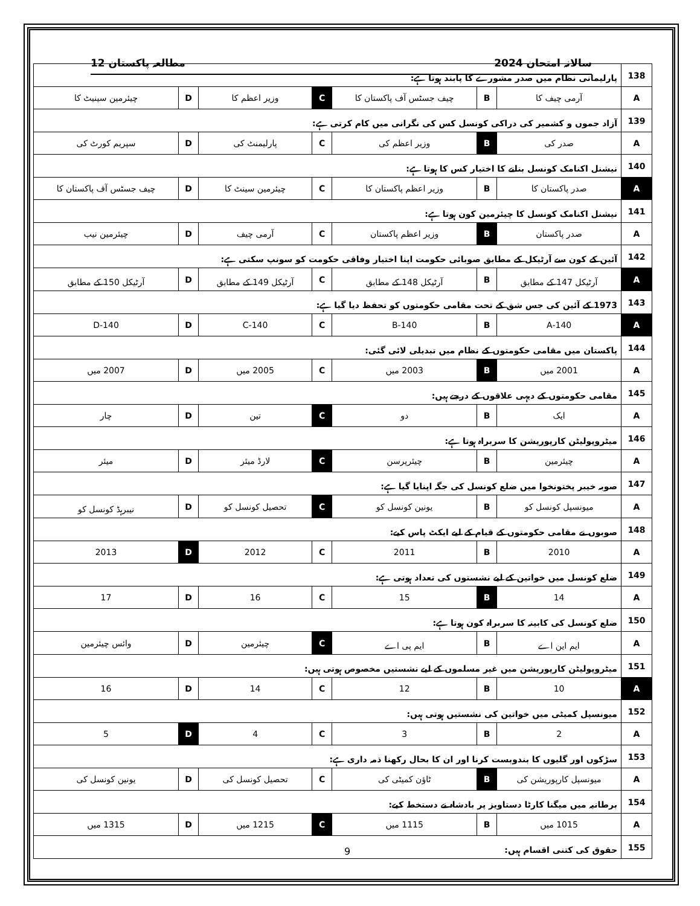سالانہ امتحان 2024 مطالعہ پاکستان 12
| 138 | پارلیمانی نظام میں صدر مشورے کا پابند ہوتا ہے: | | | | | | |
| A | آرمی چیف کا | B | چیف جسٹس آف پاکستان کا | C | وزیر اعظم کا | D | چیئرمین سینیٹ کا |
| 139 | آزاد جموں و کشمیر کی دراکی کونسل کس کی نگرانی میں کام کرتی ہے: | | | | | | |
| A | صدر کی | B | وزیر اعظم کی | C | پارلیمنٹ کی | D | سپریم کورٹ کی |
| 140 | نیشنل اکنامک کونسل بنانے کا اختیار کس کا ہوتا ہے: | | | | | | |
| A | صدر پاکستان کا | B | وزیر اعظم پاکستان کا | C | چیئرمین سینٹ کا | D | چیف جسٹس آف پاکستان کا |
| 141 | نیشنل اکنامک کونسل کا چیئرمین کون ہوتا ہے: | | | | | | |
| A | صدر پاکستان | B | وزیر اعظم پاکستان | C | آرمی چیف | D | چیئرمین نیب |
| 142 | آئین کے کون سے آرٹیکل کے مطابق صوبائی حکومت اپنا اختیار وفاقی حکومت کو سونپ سکتی ہے: | | | | | | |
| A | آرٹیکل 147 کے مطابق | B | آرٹیکل 148 کے مطابق | C | آرٹیکل 149 کے مطابق | D | آرٹیکل 150 کے مطابق |
| 143 | 1973 کے آئین کی جس شق کے تحت مقامی حکومتوں کو تحفظ دیا گیا ہے: | | | | | | |
| A | 140-A | B | 140-B | C | 140-C | D | 140-D |
| 144 | پاکستان میں مقامی حکومتوں کے نظام میں تبدیلی لائی گئی: | | | | | | |
| A | 2001 میں | B | 2003 میں | C | 2005 میں | D | 2007 میں |
| 145 | مقامی حکومتوں کے دیہی علاقوں کے درجے ہیں: | | | | | | |
| A | ایک | B | دو | C | تین | D | چار |
| 146 | میٹروپولیٹن کارپوریشن کا سربراہ ہوتا ہے: | | | | | | |
| A | چیئرمین | B | چیئرپرسن | C | لارڈ میئر | D | میئر |
| 147 | صوبہ خیبر پختونخوا میں ضلع کونسل کی جگہ اپنایا گیا ہے: | | | | | | |
| A | میونسپل کونسل کو | B | یونین کونسل کو | C | تحصیل کونسل کو | D | نیبرہڈ کونسل کو |
| 148 | صوبوں نے مقامی حکومتوں کے قیام کے لیے ایکٹ پاس کیے: | | | | | | |
| A | 2010 | B | 2011 | C | 2012 | D | 2013 |
| 149 | ضلع کونسل میں خواتین کے لیے نشستوں کی تعداد ہوتی ہے: | | | | | | |
| A | 14 | B | 15 | C | 16 | D | 17 |
| 150 | ضلع کونسل کی کابینہ کا سربراہ کون ہوتا ہے: | | | | | | |
| A | ایم این اے | B | ایم پی اے | C | چیئرمین | D | وائس چیئرمین |
| 151 | میٹروپولیٹن کارپوریشن میں غیر مسلموں کے لیے نشستیں مخصوص ہوتی ہیں: | | | | | | |
| A | 10 | B | 12 | C | 14 | D | 16 |
| 152 | میونسپل کمیٹی میں خواتین کی نشستیں ہوتی ہیں: | | | | | | |
| A | 2 | B | 3 | C | 4 | D | 5 |
| 153 | سڑکوں اور گلیوں کا بندوبست کرنا اور ان کا بحال رکھنا ذمہ داری ہے: | | | | | | |
| A | میونسپل کارپوریشن کی | B | ٹاؤن کمیٹی کی | C | تحصیل کونسل کی | D | یونین کونسل کی |
| 154 | برطانیہ میں میگنا کارٹا دستاویز پر بادشاہ نے دستخط کیے: | | | | | | |
| A | 1015 میں | B | 1115 میں | C | 1215 میں | D | 1315 میں |
| 155 | حقوق کی کتنی اقسام ہیں: | | | | | | |
9